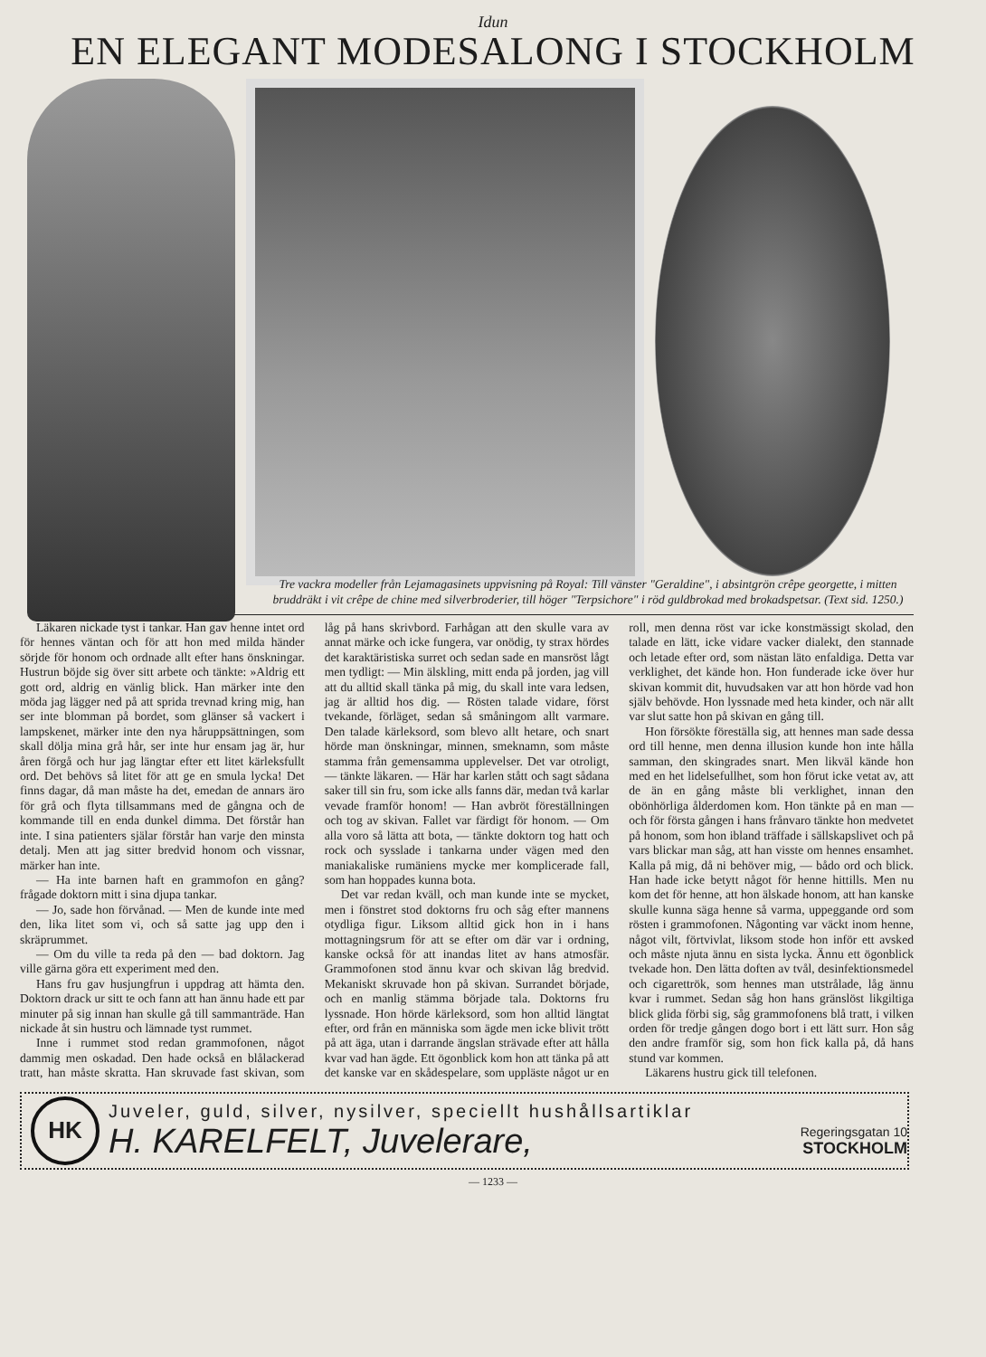Idun
EN ELEGANT MODESALONG I STOCKHOLM
Tre vackra modeller från Lejamagasinets uppvisning på Royal: Till vänster "Geraldine", i absintgrön crêpe georgette, i mitten bruddräkt i vit crêpe de chine med silverbroderier, till höger "Terpsichore" i röd guldbrokad med brokadspetsar. (Text sid. 1250.)
Läkaren nickade tyst i tankar. Han gav henne intet ord för hennes väntan och för att hon med milda händer sörjde för honom och ordnade allt efter hans önskningar. Hustrun böjde sig över sitt arbete och tänkte: »Aldrig ett gott ord, aldrig en vänlig blick. Han märker inte den möda jag lägger ned på att sprida trevnad kring mig, han ser inte blomman på bordet, som glänser så vackert i lampskenet, märker inte den nya håruppsättningen, som skall dölja mina grå hår, ser inte hur ensam jag är, hur åren förgå och hur jag längtar efter ett litet kärleksfullt ord. Det behövs så litet för att ge en smula lycka! Det finns dagar, då man måste ha det, emedan de annars äro för grå och flyta tillsammans med de gångna och de kommande till en enda dunkel dimma. Det förstår han inte. I sina patienters själar förstår han varje den minsta detalj. Men att jag sitter bredvid honom och vissnar, märker han inte.
— Ha inte barnen haft en grammofon en gång? frågade doktorn mitt i sina djupa tankar.
— Jo, sade hon förvånad. — Men de kunde inte med den, lika litet som vi, och så satte jag upp den i skräprummet.
— Om du ville ta reda på den — bad doktorn. Jag ville gärna göra ett experiment med den.
Hans fru gav husjungfrun i uppdrag att hämta den. Doktorn drack ur sitt te och fann att han ännu hade ett par minuter på sig innan han skulle gå till sammanträde. Han nickade åt sin hustru och lämnade tyst rummet.
Inne i rummet stod redan grammofonen, något dammig men oskadad. Den hade också en blålackerad tratt, han måste skratta. Han skruvade fast skivan, som låg på hans skrivbord. Farhågan att den skulle vara av annat märke och icke fungera, var onödig, ty strax hördes det karaktäristiska surret och sedan sade en mansröst lågt men tydligt: — Min älskling, mitt enda på jorden, jag vill att du alltid skall tänka på mig, du skall inte vara ledsen, jag är alltid hos dig. — Rösten talade vidare, först tvekande, förläget, sedan så småningom allt varmare. Den talade kärleksord, som blevo allt hetare, och snart hörde man önskningar, minnen, smeknamn, som måste stamma från gemensamma upplevelser. Det var otroligt, — tänkte läkaren. — Här har karlen stått och sagt sådana saker till sin fru, som icke alls fanns där, medan två karlar vevade framför honom! — Han avbröt föreställningen och tog av skivan. Fallet var färdigt för honom. — Om alla voro så lätta att bota, — tänkte doktorn tog hatt och rock och sysslade i tankarna under vägen med den maniakaliske rumäniens mycke mer komplicerade fall, som han hoppades kunna bota.
Det var redan kväll, och man kunde inte se mycket, men i fönstret stod doktorns fru och såg efter mannens otydliga figur. Liksom alltid gick hon in i hans mottagningsrum för att se efter om där var i ordning, kanske också för att inandas litet av hans atmosfär. Grammofonen stod ännu kvar och skivan låg bredvid. Mekaniskt skruvade hon på skivan. Surrandet började, och en manlig stämma började tala. Doktorns fru lyssnade. Hon hörde kärleksord, som hon alltid längtat efter, ord från en människa som ägde men icke blivit trött på att äga, utan i darrande ängslan strävade efter att hålla kvar vad han ägde. Ett ögonblick kom hon att tänka på att det kanske var en skådespelare, som uppläste något ur en roll, men denna röst var icke konstmässigt skolad, den talade en lätt, icke vidare vacker dialekt, den stannade och letade efter ord, som nästan läto enfaldiga. Detta var verklighet, det kände hon. Hon funderade icke över hur skivan kommit dit, huvudsaken var att hon hörde vad hon själv behövde. Hon lyssnade med heta kinder, och när allt var slut satte hon på skivan en gång till.
Hon försökte föreställa sig, att hennes man sade dessa ord till henne, men denna illusion kunde hon inte hålla samman, den skingrades snart. Men likväl kände hon med en het lidelsefullhet, som hon förut icke vetat av, att de än en gång måste bli verklighet, innan den obönhörliga ålderdomen kom. Hon tänkte på en man — och för första gången i hans frånvaro tänkte hon medvetet på honom, som hon ibland träffade i sällskapslivet och på vars blickar man såg, att han visste om hennes ensamhet. Kalla på mig, då ni behöver mig, — bådo ord och blick. Han hade icke betytt något för henne hittills. Men nu kom det för henne, att hon älskade honom, att han kanske skulle kunna säga henne så varma, uppeggande ord som rösten i grammofonen. Någonting var väckt inom henne, något vilt, förtvivlat, liksom stode hon inför ett avsked och måste njuta ännu en sista lycka. Ännu ett ögonblick tvekade hon. Den lätta doften av tvål, desinfektionsmedel och cigarettrök, som hennes man utstrålade, låg ännu kvar i rummet. Sedan såg hon hans gränslöst likgiltiga blick glida förbi sig, såg grammofonens blå tratt, i vilken orden för tredje gången dogo bort i ett lätt surr. Hon såg den andre framför sig, som hon fick kalla på, då hans stund var kommen.
Läkarens hustru gick till telefonen.
HK
Juveler, guld, silver, nysilver, speciellt hushållsartiklar
H. KARELFELT, Juvelerare, Regeringsgatan 10
STOCKHOLM
— 1233 —